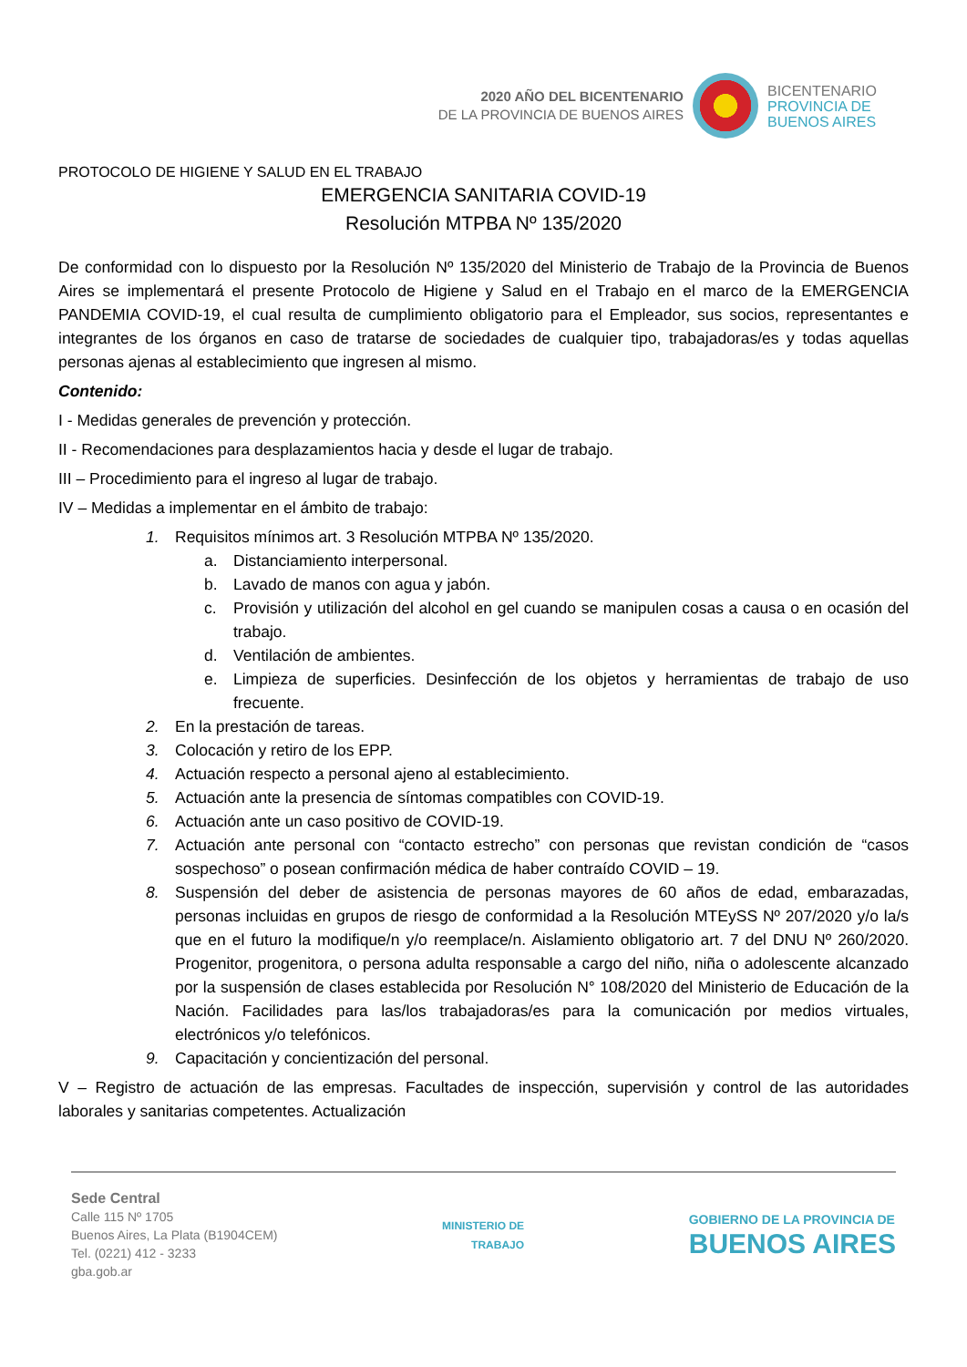2020 AÑO DEL BICENTENARIO
DE LA PROVINCIA DE BUENOS AIRES
BICENTENARIO
PROVINCIA DE
BUENOS AIRES
PROTOCOLO DE HIGIENE Y SALUD EN EL TRABAJO
EMERGENCIA SANITARIA COVID-19
Resolución MTPBA Nº 135/2020
De conformidad con lo dispuesto por la Resolución Nº 135/2020 del Ministerio de Trabajo de la Provincia de Buenos Aires se implementará el presente Protocolo de Higiene y Salud en el Trabajo en el marco de la EMERGENCIA PANDEMIA COVID-19, el cual resulta de cumplimiento obligatorio para el Empleador, sus socios, representantes e integrantes de los órganos en caso de tratarse de sociedades de cualquier tipo, trabajadoras/es y todas aquellas personas ajenas al establecimiento que ingresen al mismo.
Contenido:
I - Medidas generales de prevención y protección.
II - Recomendaciones para desplazamientos hacia y desde el lugar de trabajo.
III – Procedimiento para el ingreso al lugar de trabajo.
IV – Medidas a implementar en el ámbito de trabajo:
1. Requisitos mínimos art. 3 Resolución MTPBA Nº 135/2020.
a. Distanciamiento interpersonal.
b. Lavado de manos con agua y jabón.
c. Provisión y utilización del alcohol en gel cuando se manipulen cosas a causa o en ocasión del trabajo.
d. Ventilación de ambientes.
e. Limpieza de superficies. Desinfección de los objetos y herramientas de trabajo de uso frecuente.
2. En la prestación de tareas.
3. Colocación y retiro de los EPP.
4. Actuación respecto a personal ajeno al establecimiento.
5. Actuación ante la presencia de síntomas compatibles con COVID-19.
6. Actuación ante un caso positivo de COVID-19.
7. Actuación ante personal con “contacto estrecho” con personas que revistan condición de “casos sospechoso” o posean confirmación médica de haber contraído COVID – 19.
8. Suspensión del deber de asistencia de personas mayores de 60 años de edad, embarazadas, personas incluidas en grupos de riesgo de conformidad a la Resolución MTEySS Nº 207/2020 y/o la/s que en el futuro la modifique/n y/o reemplace/n. Aislamiento obligatorio art. 7 del DNU Nº 260/2020. Progenitor, progenitora, o persona adulta responsable a cargo del niño, niña o adolescente alcanzado por la suspensión de clases establecida por Resolución N° 108/2020 del Ministerio de Educación de la Nación. Facilidades para las/los trabajadoras/es para la comunicación por medios virtuales, electrónicos y/o telefónicos.
9. Capacitación y concientización del personal.
V – Registro de actuación de las empresas. Facultades de inspección, supervisión y control de las autoridades laborales y sanitarias competentes. Actualización
Sede Central
Calle 115 Nº 1705
Buenos Aires, La Plata (B1904CEM)
Tel. (0221) 412 - 3233
gba.gob.ar
MINISTERIO DE
TRABAJO
GOBIERNO DE LA PROVINCIA DE
BUENOS AIRES